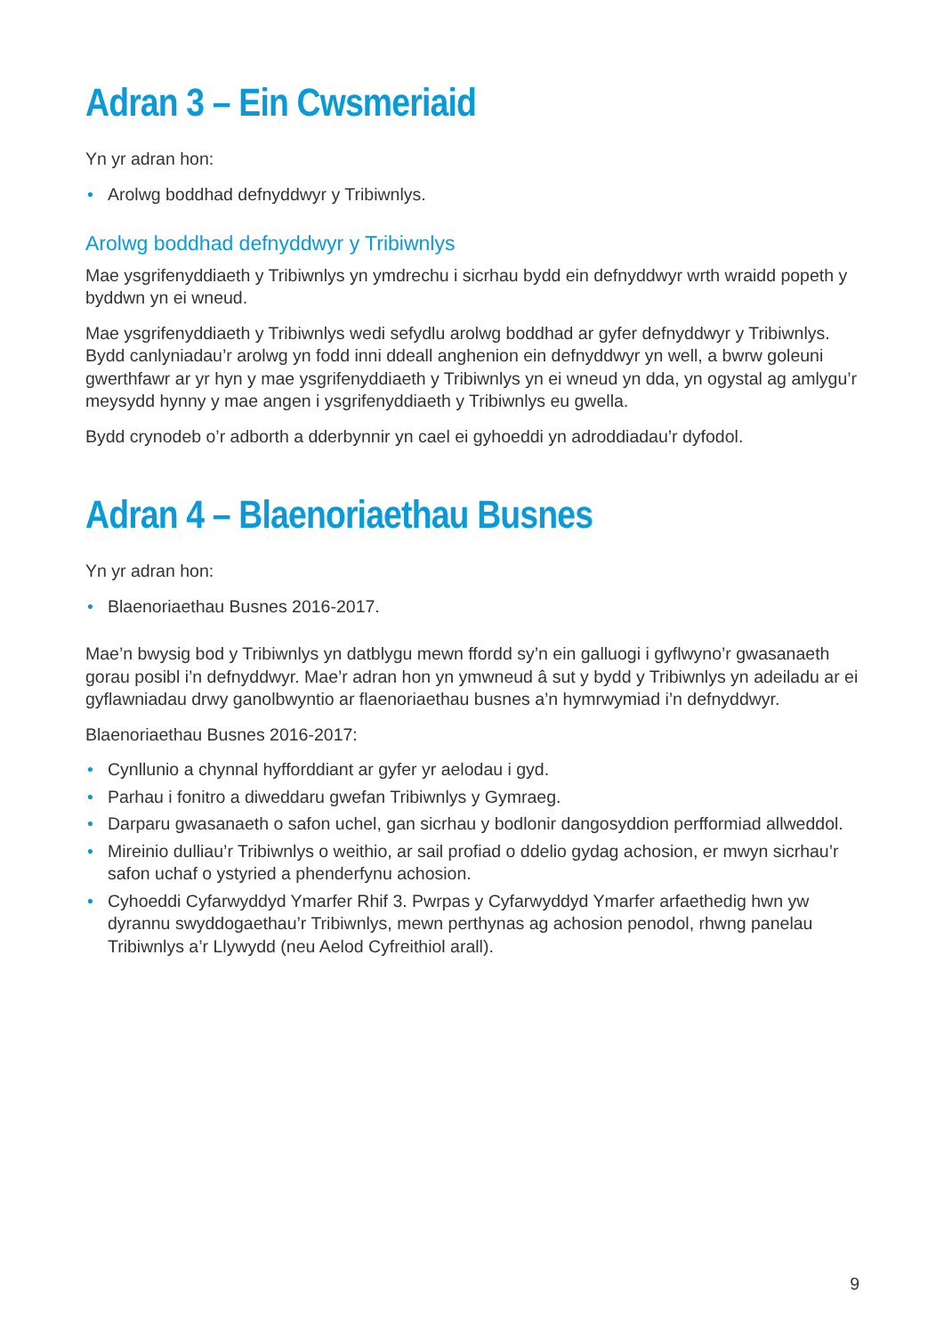Adran 3 – Ein Cwsmeriaid
Yn yr adran hon:
• Arolwg boddhad defnyddwyr y Tribiwnlys.
Arolwg boddhad defnyddwyr y Tribiwnlys
Mae ysgrifenyddiaeth y Tribiwnlys yn ymdrechu i sicrhau bydd ein defnyddwyr wrth wraidd popeth y byddwn yn ei wneud.
Mae ysgrifenyddiaeth y Tribiwnlys wedi sefydlu arolwg boddhad ar gyfer defnyddwyr y Tribiwnlys. Bydd canlyniadau’r arolwg yn fodd inni ddeall anghenion ein defnyddwyr yn well, a bwrw goleuni gwerthfawr ar yr hyn y mae ysgrifenyddiaeth y Tribiwnlys yn ei wneud yn dda, yn ogystal ag amlygu’r meysydd hynny y mae angen i ysgrifenyddiaeth y Tribiwnlys eu gwella.
Bydd crynodeb o’r adborth a dderbynnir yn cael ei gyhoeddi yn adroddiadau’r dyfodol.
Adran 4 – Blaenoriaethau Busnes
Yn yr adran hon:
• Blaenoriaethau Busnes 2016-2017.
Mae’n bwysig bod y Tribiwnlys yn datblygu mewn ffordd sy’n ein galluogi i gyflwyno’r gwasanaeth gorau posibl i’n defnyddwyr. Mae’r adran hon yn ymwneud â sut y bydd y Tribiwnlys yn adeiladu ar ei gyflawniadau drwy ganolbwyntio ar flaenoriaethau busnes a’n hymrwymiad i’n defnyddwyr.
Blaenoriaethau Busnes 2016-2017:
• Cynllunio a chynnal hyfforddiant ar gyfer yr aelodau i gyd.
• Parhau i fonitro a diweddaru gwefan Tribiwnlys y Gymraeg.
• Darparu gwasanaeth o safon uchel, gan sicrhau y bodlonir dangosyddion perfformiad allweddol.
• Mireinio dulliau’r Tribiwnlys o weithio, ar sail profiad o ddelio gydag achosion, er mwyn sicrhau’r safon uchaf o ystyried a phenderfynu achosion.
• Cyhoeddi Cyfarwyddyd Ymarfer Rhif 3. Pwrpas y Cyfarwyddyd Ymarfer arfaethedig hwn yw dyrannu swyddogaethau’r Tribiwnlys, mewn perthynas ag achosion penodol, rhwng panelau Tribiwnlys a’r Llywydd (neu Aelod Cyfreithiol arall).
9